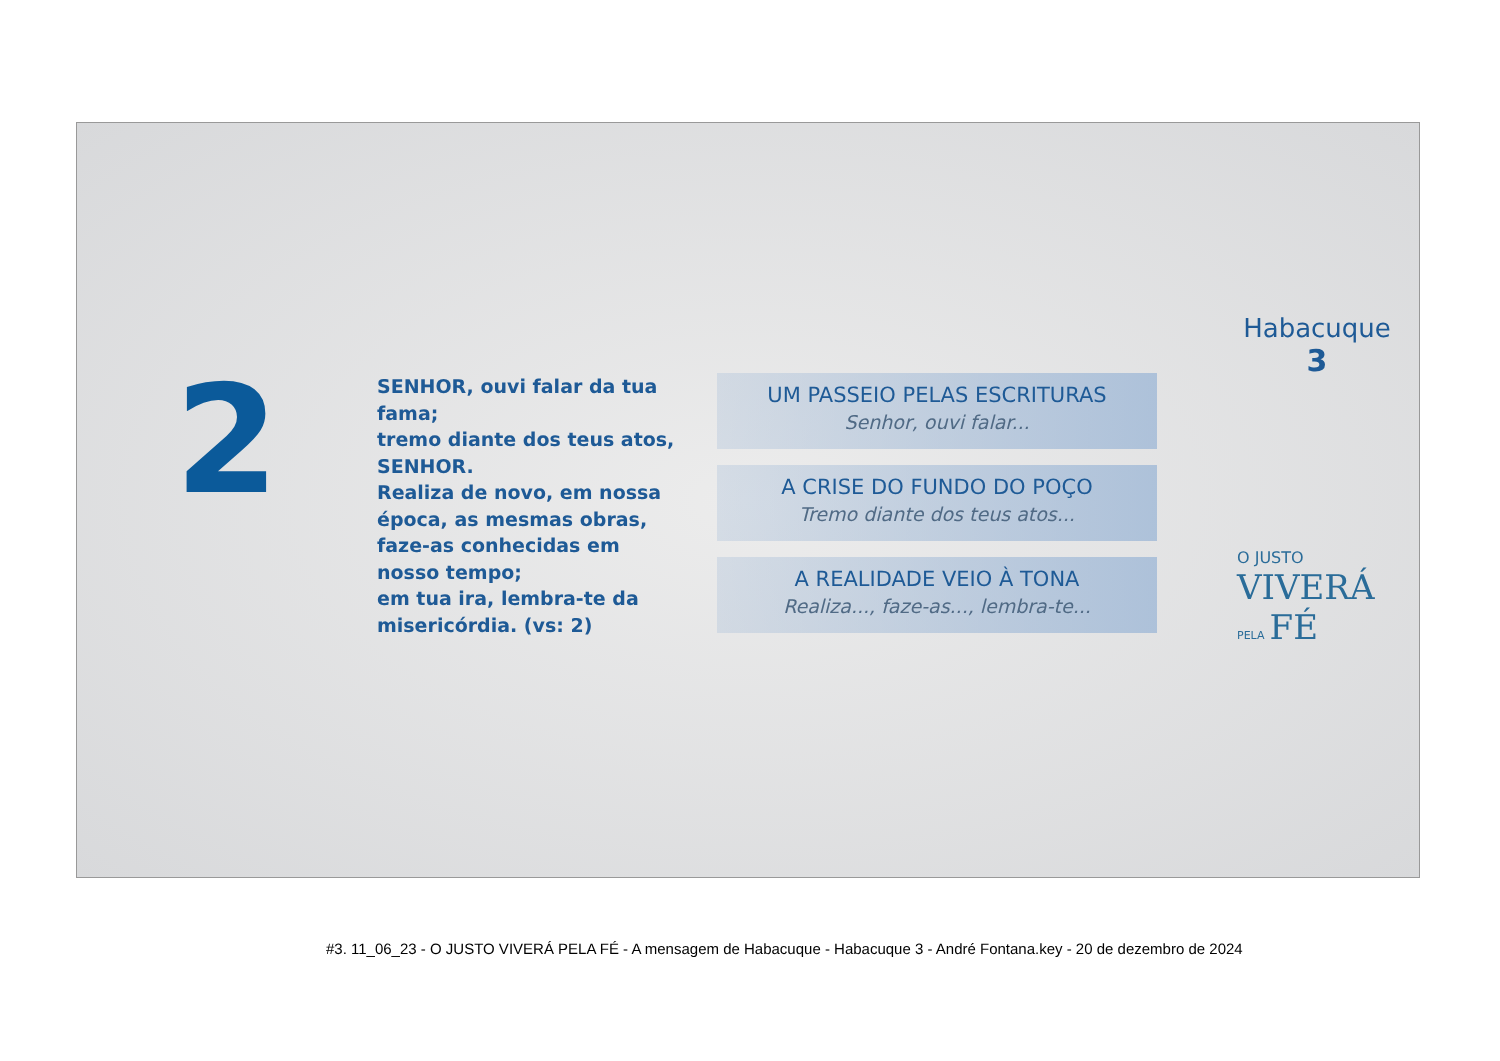2
SENHOR, ouvi falar da tua fama;
tremo diante dos teus atos, SENHOR.
Realiza de novo, em nossa época, as mesmas obras, faze-as conhecidas em nosso tempo;
em tua ira, lembra-te da misericórdia. (vs: 2)
UM PASSEIO PELAS ESCRITURAS
Senhor, ouvi falar...
A CRISE DO FUNDO DO POÇO
Tremo diante dos teus atos...
A REALIDADE VEIO À TONA
Realiza..., faze-as..., lembra-te...
Habacuque
3
O JUSTO
VIVERÁ
PELA FÉ
#3. 11_06_23 - O JUSTO VIVERÁ PELA FÉ - A mensagem de Habacuque - Habacuque 3 - André Fontana.key - 20 de dezembro de 2024